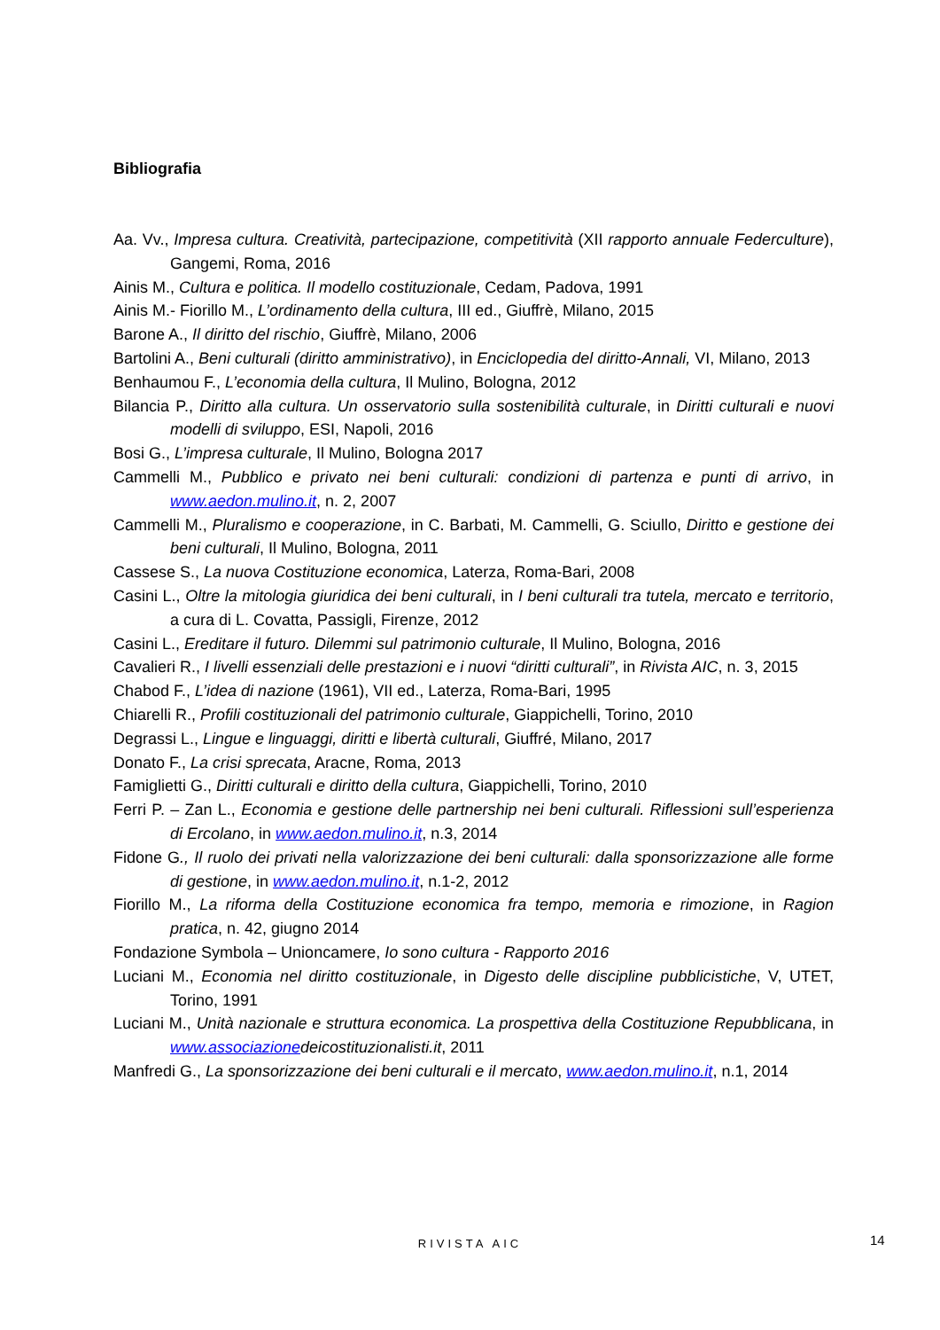Bibliografia
Aa. Vv., Impresa cultura. Creatività, partecipazione, competitività (XII rapporto annuale Federculture), Gangemi, Roma, 2016
Ainis M., Cultura e politica. Il modello costituzionale, Cedam, Padova, 1991
Ainis M.- Fiorillo M., L’ordinamento della cultura, III ed., Giuffrè, Milano, 2015
Barone A., Il diritto del rischio, Giuffrè, Milano, 2006
Bartolini A., Beni culturali (diritto amministrativo), in Enciclopedia del diritto-Annali, VI, Milano, 2013
Benhaumou F., L’economia della cultura, Il Mulino, Bologna, 2012
Bilancia P., Diritto alla cultura. Un osservatorio sulla sostenibilità culturale, in Diritti culturali e nuovi modelli di sviluppo, ESI, Napoli, 2016
Bosi G., L’impresa culturale, Il Mulino, Bologna 2017
Cammelli M., Pubblico e privato nei beni culturali: condizioni di partenza e punti di arrivo, in www.aedon.mulino.it, n. 2, 2007
Cammelli M., Pluralismo e cooperazione, in C. Barbati, M. Cammelli, G. Sciullo, Diritto e gestione dei beni culturali, Il Mulino, Bologna, 2011
Cassese S., La nuova Costituzione economica, Laterza, Roma-Bari, 2008
Casini L., Oltre la mitologia giuridica dei beni culturali, in I beni culturali tra tutela, mercato e territorio, a cura di L. Covatta, Passigli, Firenze, 2012
Casini L., Ereditare il futuro. Dilemmi sul patrimonio culturale, Il Mulino, Bologna, 2016
Cavalieri R., I livelli essenziali delle prestazioni e i nuovi “diritti culturali”, in Rivista AIC, n. 3, 2015
Chabod F., L’idea di nazione (1961), VII ed., Laterza, Roma-Bari, 1995
Chiarelli R., Profili costituzionali del patrimonio culturale, Giappichelli, Torino, 2010
Degrassi L., Lingue e linguaggi, diritti e libertà culturali, Giuffré, Milano, 2017
Donato F., La crisi sprecata, Aracne, Roma, 2013
Famiglietti G., Diritti culturali e diritto della cultura, Giappichelli, Torino, 2010
Ferri P. – Zan L., Economia e gestione delle partnership nei beni culturali. Riflessioni sull’esperienza di Ercolano, in www.aedon.mulino.it, n.3, 2014
Fidone G., Il ruolo dei privati nella valorizzazione dei beni culturali: dalla sponsorizzazione alle forme di gestione, in www.aedon.mulino.it, n.1-2, 2012
Fiorillo M., La riforma della Costituzione economica fra tempo, memoria e rimozione, in Ragion pratica, n. 42, giugno 2014
Fondazione Symbola – Unioncamere, Io sono cultura - Rapporto 2016
Luciani M., Economia nel diritto costituzionale, in Digesto delle discipline pubblicistiche, V, UTET, Torino, 1991
Luciani M., Unità nazionale e struttura economica. La prospettiva della Costituzione Repubblicana, in www.associazione deicostituzionalisti.it, 2011
Manfredi G., La sponsorizzazione dei beni culturali e il mercato, www.aedon.mulino.it, n.1, 2014
RIVISTA AIC 14